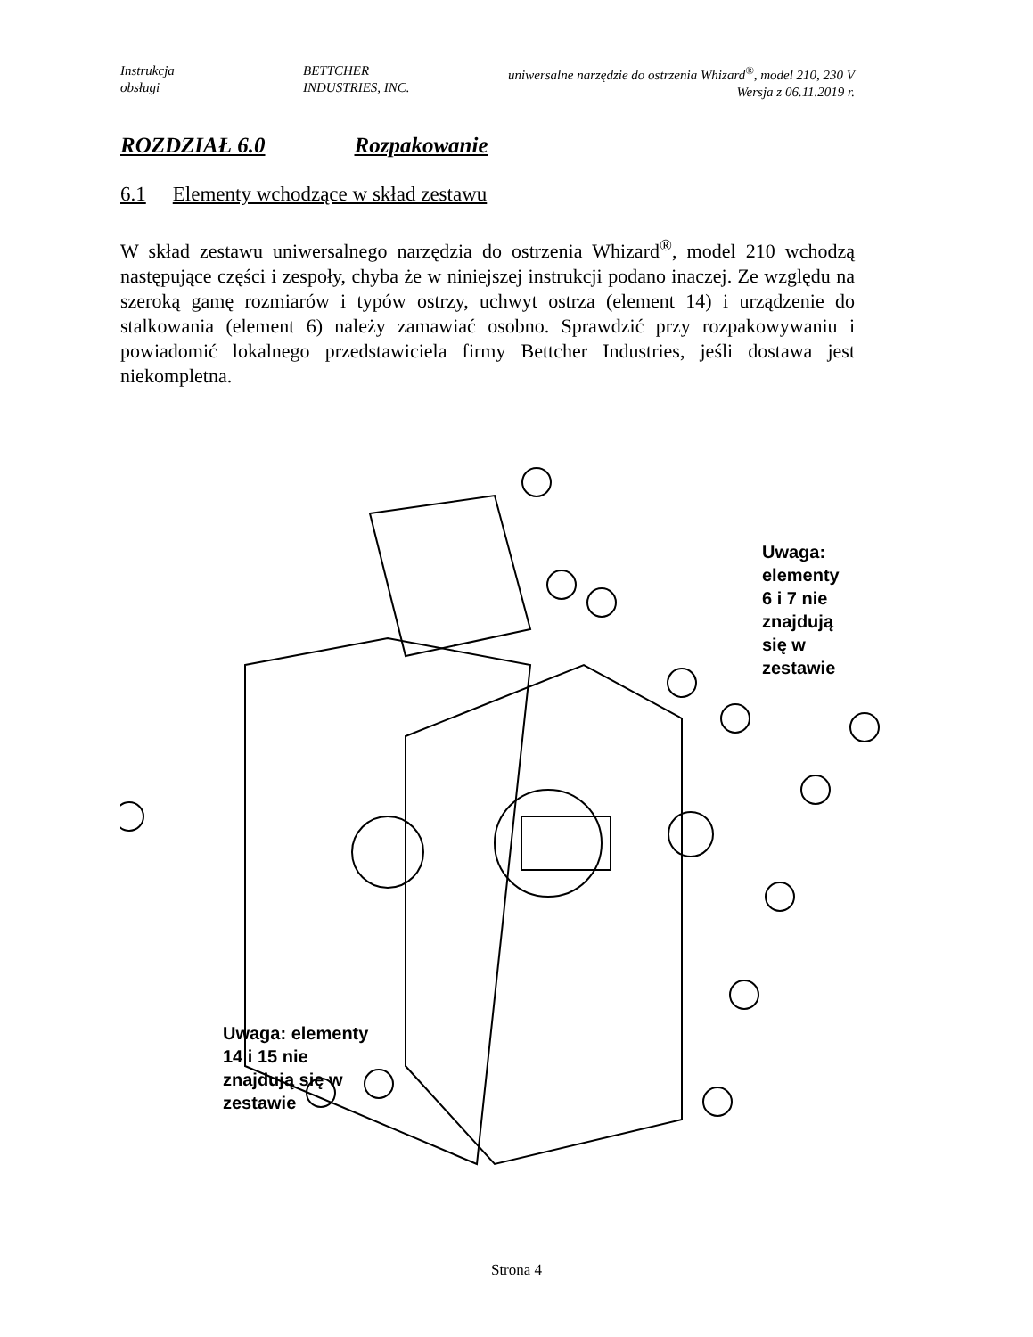Instrukcja
obsługi
BETTCHER
INDUSTRIES, INC.
uniwersalne narzędzie do ostrzenia Whizard<sup>®</sup>, model 210, 230 V
Wersja z 06.11.2019 r.
ROZDZIAŁ 6.0 Rozpakowanie
6.1 Elementy wchodzące w skład zestawu
W skład zestawu uniwersalnego narzędzia do ostrzenia Whizard<sup>®</sup>, model 210 wchodzą następujące części i zespoły, chyba że w niniejszej instrukcji podano inaczej. Ze względu na szeroką gamę rozmiarów i typów ostrzy, uchwyt ostrza (element 14) i urządzenie do stalkowania (element 6) należy zamawiać osobno. Sprawdzić przy rozpakowywaniu i powiadomić lokalnego przedstawiciela firmy Bettcher Industries, jeśli dostawa jest niekompletna.
Uwaga: elementy
6 i 7 nie znajdują
się w zestawie
Uwaga: elementy
14 i 15 nie
znajdują się w
zestawie
Strona 4